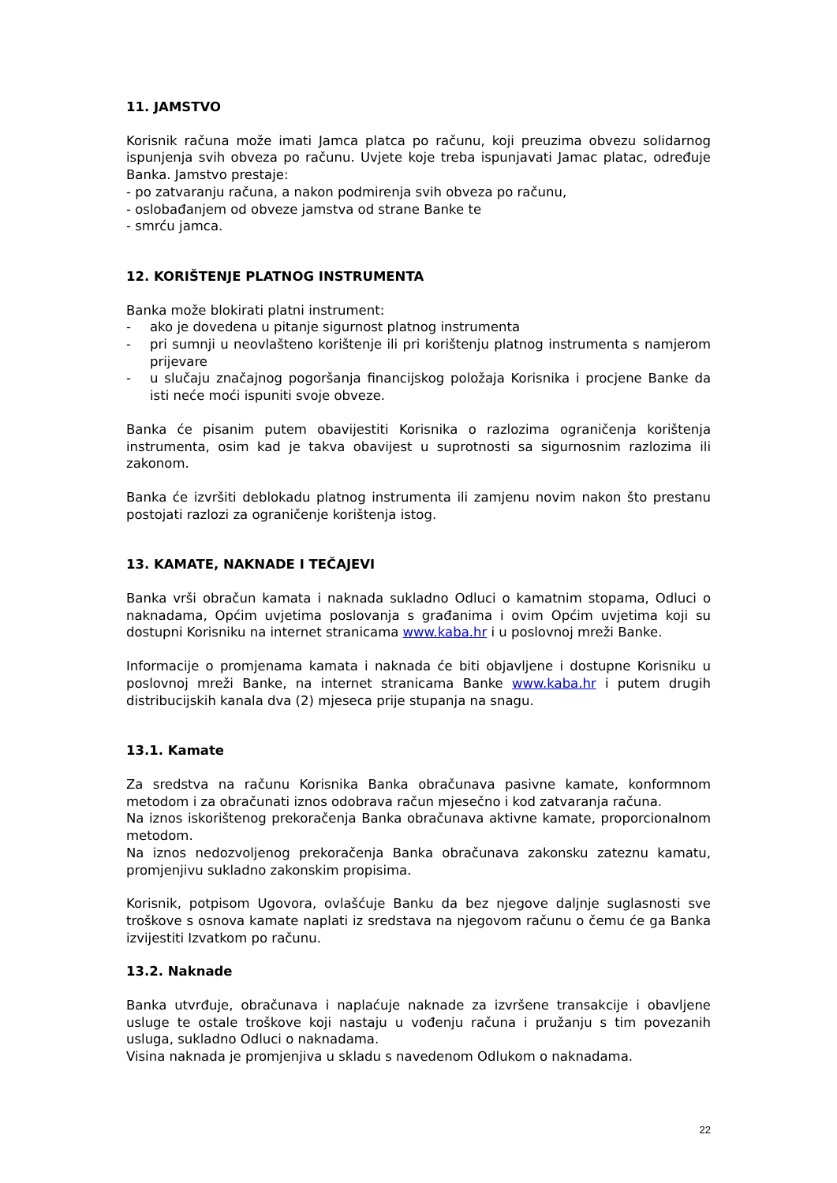11. JAMSTVO
Korisnik računa može imati Jamca platca po računu, koji preuzima obvezu solidarnog ispunjenja svih obveza po računu. Uvjete koje treba ispunjavati Jamac platac, određuje Banka. Jamstvo prestaje:
- po zatvaranju računa, a nakon podmirenja svih obveza po računu,
- oslobađanjem od obveze jamstva od strane Banke te
- smrću jamca.
12. KORIŠTENJE PLATNOG INSTRUMENTA
Banka može blokirati platni instrument:
- ako je dovedena u pitanje sigurnost platnog instrumenta
- pri sumnji u neovlašteno korištenje ili pri korištenju platnog instrumenta s namjerom prijevare
- u slučaju značajnog pogoršanja financijskog položaja Korisnika i procjene Banke da isti neće moći ispuniti svoje obveze.
Banka će pisanim putem obavijestiti Korisnika o razlozima ograničenja korištenja instrumenta, osim kad je takva obavijest u suprotnosti sa sigurnosnim razlozima ili zakonom.
Banka će izvršiti deblokadu platnog instrumenta ili zamjenu novim nakon što prestanu postojati razlozi za ograničenje korištenja istog.
13. KAMATE, NAKNADE I TEČAJEVI
Banka vrši obračun kamata i naknada sukladno Odluci o kamatnim stopama, Odluci o naknadama, Općim uvjetima poslovanja s građanima i ovim Općim uvjetima koji su dostupni Korisniku na internet stranicama www.kaba.hr i u poslovnoj mreži Banke.
Informacije o promjenama kamata i naknada će biti objavljene i dostupne Korisniku u poslovnoj mreži Banke, na internet stranicama Banke www.kaba.hr i putem drugih distribucijskih kanala dva (2) mjeseca prije stupanja na snagu.
13.1. Kamate
Za sredstva na računu Korisnika Banka obračunava pasivne kamate, konformnom metodom i za obračunati iznos odobrava račun mjesečno i kod zatvaranja računa.
Na iznos iskorištenog prekoračenja Banka obračunava aktivne kamate, proporcionalnom metodom.
Na iznos nedozvoljenog prekoračenja Banka obračunava zakonsku zateznu kamatu, promjenjivu sukladno zakonskim propisima.
Korisnik, potpisom Ugovora, ovlašćuje Banku da bez njegove daljnje suglasnosti sve troškove s osnova kamate naplati iz sredstava na njegovom računu o čemu će ga Banka izvijestiti Izvatkom po računu.
13.2. Naknade
Banka utvrđuje, obračunava i naplaćuje naknade za izvršene transakcije i obavljene usluge te ostale troškove koji nastaju u vođenju računa i pružanju s tim povezanih usluga, sukladno Odluci o naknadama.
Visina naknada je promjenjiva u skladu s navedenom Odlukom o naknadama.
22